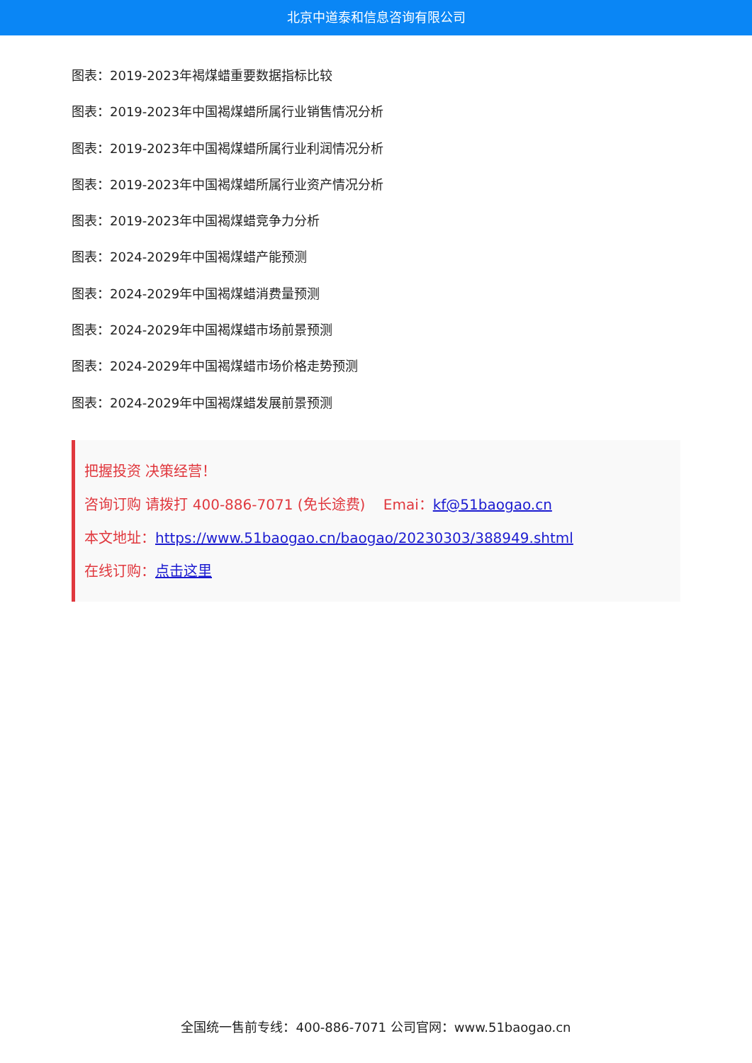北京中道泰和信息咨询有限公司
图表：2019-2023年褐煤蜡重要数据指标比较
图表：2019-2023年中国褐煤蜡所属行业销售情况分析
图表：2019-2023年中国褐煤蜡所属行业利润情况分析
图表：2019-2023年中国褐煤蜡所属行业资产情况分析
图表：2019-2023年中国褐煤蜡竞争力分析
图表：2024-2029年中国褐煤蜡产能预测
图表：2024-2029年中国褐煤蜡消费量预测
图表：2024-2029年中国褐煤蜡市场前景预测
图表：2024-2029年中国褐煤蜡市场价格走势预测
图表：2024-2029年中国褐煤蜡发展前景预测
把握投资 决策经营！
咨询订购 请拨打 400-886-7071 (免长途费) Emai：kf@51baogao.cn
本文地址：https://www.51baogao.cn/baogao/20230303/388949.shtml
在线订购：点击这里
全国统一售前专线：400-886-7071 公司官网：www.51baogao.cn